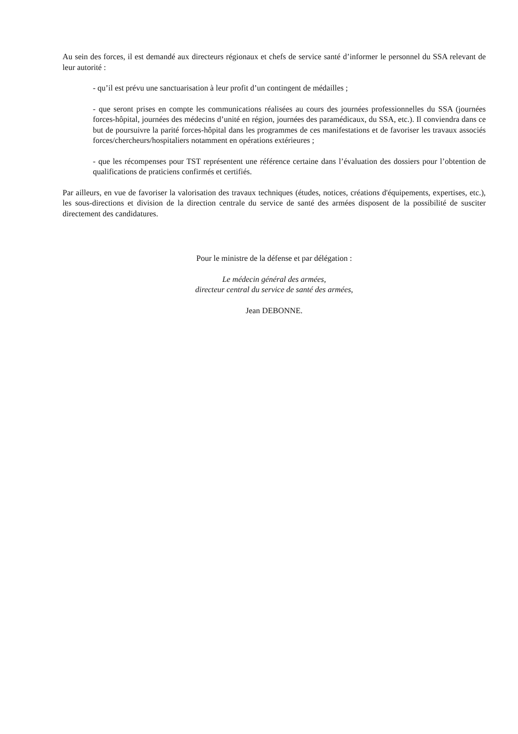Au sein des forces, il est demandé aux directeurs régionaux et chefs de service santé d’informer le personnel du SSA relevant de leur autorité :
- qu’il est prévu une sanctuarisation à leur profit d’un contingent de médailles ;
- que seront prises en compte les communications réalisées au cours des journées professionnelles du SSA (journées forces-hôpital, journées des médecins d’unité en région, journées des paramédicaux, du SSA, etc.). Il conviendra dans ce but de poursuivre la parité forces-hôpital dans les programmes de ces manifestations et de favoriser les travaux associés forces/chercheurs/hospitaliers notamment en opérations extérieures ;
- que les récompenses pour TST représentent une référence certaine dans l’évaluation des dossiers pour l’obtention de qualifications de praticiens confirmés et certifiés.
Par ailleurs, en vue de favoriser la valorisation des travaux techniques (études, notices, créations d'équipements, expertises, etc.), les sous-directions et division de la direction centrale du service de santé des armées disposent de la possibilité de susciter directement des candidatures.
Pour le ministre de la défense et par délégation :
Le médecin général des armées,
directeur central du service de santé des armées,
Jean DEBONNE.